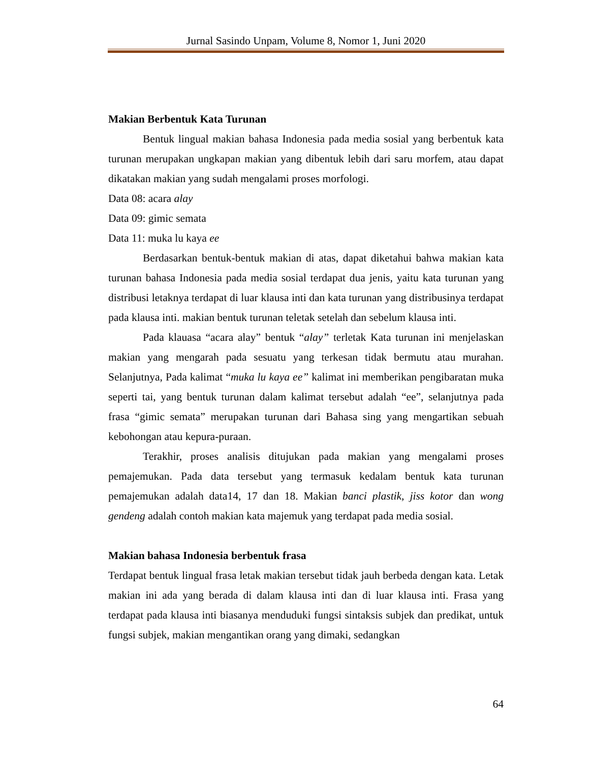Jurnal Sasindo Unpam, Volume 8, Nomor 1, Juni 2020
Makian Berbentuk Kata Turunan
Bentuk lingual makian bahasa Indonesia pada media sosial yang berbentuk kata turunan merupakan ungkapan makian yang dibentuk lebih dari saru morfem, atau dapat dikatakan makian yang sudah mengalami proses morfologi.
Data 08: acara alay
Data 09: gimic semata
Data 11: muka lu kaya ee
Berdasarkan bentuk-bentuk makian di atas, dapat diketahui bahwa makian kata turunan bahasa Indonesia pada media sosial terdapat dua jenis, yaitu kata turunan yang distribusi letaknya terdapat di luar klausa inti dan kata turunan yang distribusinya terdapat pada klausa inti. makian bentuk turunan teletak setelah dan sebelum klausa inti.
Pada klauasa “acara alay” bentuk “alay” terletak Kata turunan ini menjelaskan makian yang mengarah pada sesuatu yang terkesan tidak bermutu atau murahan. Selanjutnya, Pada kalimat “muka lu kaya ee” kalimat ini memberikan pengibaratan muka seperti tai, yang bentuk turunan dalam kalimat tersebut adalah “ee”, selanjutnya pada frasa “gimic semata” merupakan turunan dari Bahasa sing yang mengartikan sebuah kebohongan atau kepura-puraan.
Terakhir, proses analisis ditujukan pada makian yang mengalami proses pemajemukan. Pada data tersebut yang termasuk kedalam bentuk kata turunan pemajemukan adalah data14, 17 dan 18. Makian banci plastik, jiss kotor dan wong gendeng adalah contoh makian kata majemuk yang terdapat pada media sosial.
Makian bahasa Indonesia berbentuk frasa
Terdapat bentuk lingual frasa letak makian tersebut tidak jauh berbeda dengan kata. Letak makian ini ada yang berada di dalam klausa inti dan di luar klausa inti. Frasa yang terdapat pada klausa inti biasanya menduduki fungsi sintaksis subjek dan predikat, untuk fungsi subjek, makian mengantikan orang yang dimaki, sedangkan
64